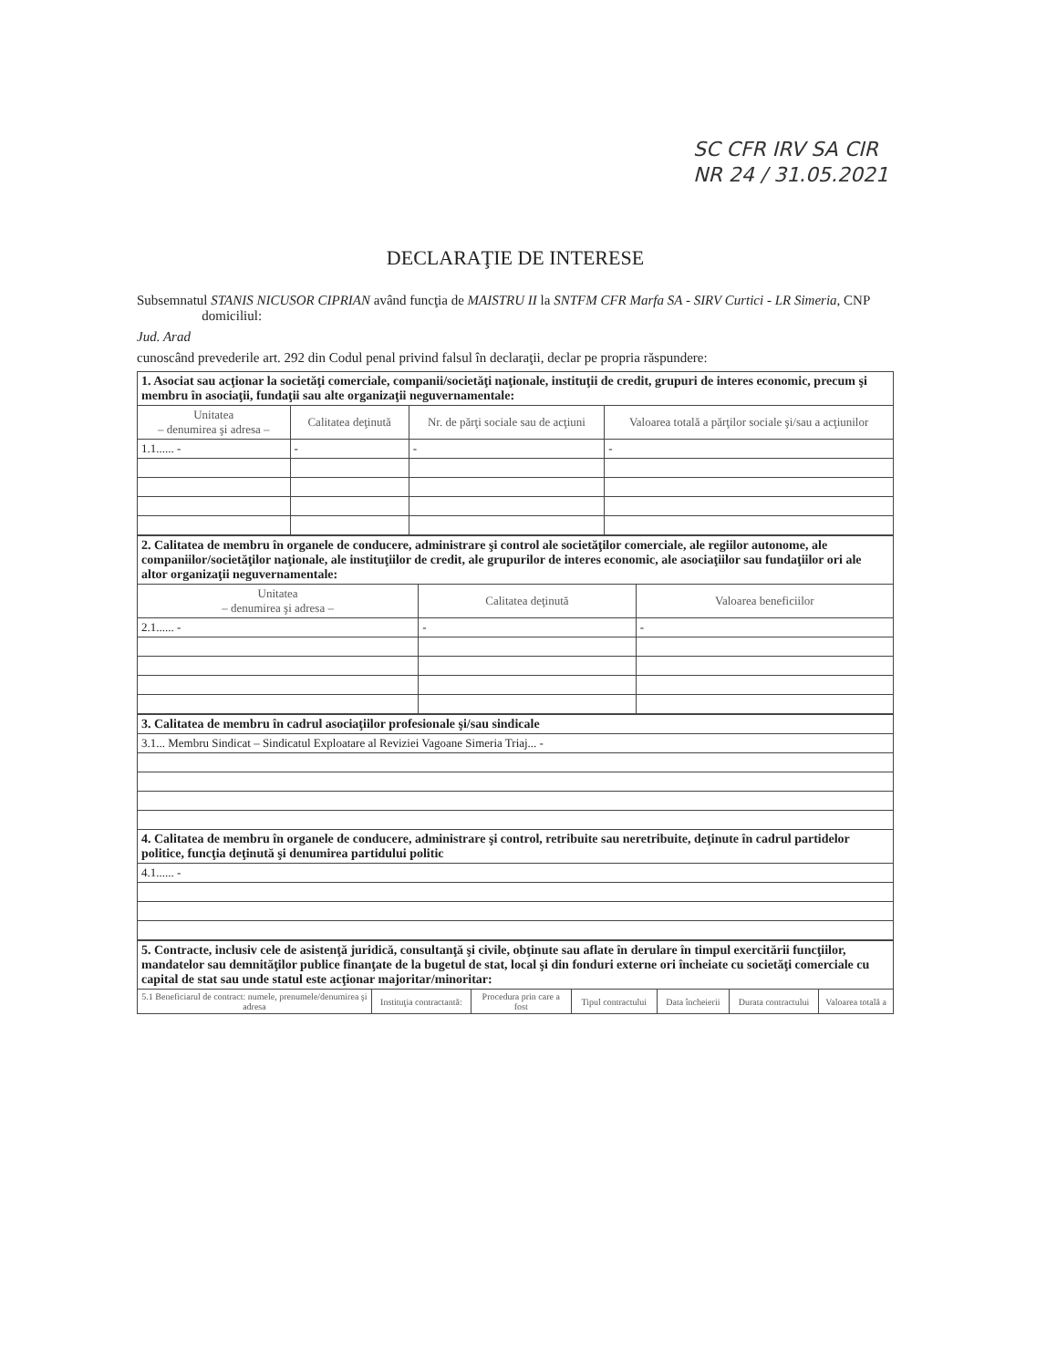SC CFR IRV SA CIR
NR 24 / 31.05.2021
DECLARAŢIE DE INTERESE
Subsemnatul STANIS NICUSOR CIPRIAN având funcţia de MAISTRU II la SNTFM CFR Marfa SA - SIRV Curtici - LR Simeria, CNP domiciliul:
Jud. Arad
cunoscând prevederile art. 292 din Codul penal privind falsul în declaraţii, declar pe propria răspundere:
| 1. Asociat sau acţionar la societăţi comerciale, companii/societăţi naţionale, instituţii de credit, grupuri de interes economic, precum şi membru în asociaţii, fundaţii sau alte organizaţii neguvernamentale: | | | |
| --- | --- | --- | --- |
| Unitatea – denumirea şi adresa – | Calitatea deţinută | Nr. de părţi sociale sau de acţiuni | Valoarea totală a părţilor sociale şi/sau a acţiunilor |
| 1.1...... - | - | - | - |
| 2. Calitatea de membru în organele de conducere, administrare şi control ale societăţilor comerciale, ale regiilor autonome, ale companiilor/societăţilor naţionale, ale instituţiilor de credit, ale grupurilor de interes economic, ale asociaţiilor sau fundaţiilor ori ale altor organizaţii neguvernamentale: | | |
| --- | --- | --- |
| Unitatea – denumirea şi adresa – | Calitatea deţinută | Valoarea beneficiilor |
| 2.1...... - | - | - |
| 3. Calitatea de membru în cadrul asociaţiilor profesionale şi/sau sindicale |
| --- |
| 3.1... Membru Sindicat – Sindicatul Exploatare al Reviziei Vagoane Simeria Triaj... - |
| 4. Calitatea de membru în organele de conducere, administrare şi control, retribuite sau neretribuite, deţinute în cadrul partidelor politice, funcţia deţinută şi denumirea partidului politic |
| 4.1...... - |
| 5. Contracte, inclusiv cele de asistenţă juridică, consultanţă şi civile, obţinute sau aflate în derulare în timpul exercitării funcţiilor, mandatelor sau demnităţilor publice finanţate de la bugetul de stat, local şi din fonduri externe ori încheiate cu societăţi comerciale cu capital de stat sau unde statul este acţionar majoritar/minoritar: | | | | | | |
| --- | --- | --- | --- | --- | --- | --- |
| 5.1 Beneficiarul de contract: numele, prenumele/denumirea şi adresa | Instituţia contractantă: | Procedura prin care a fost | Tipul contractului | Data încheierii | Durata contractului | Valoarea totală a |